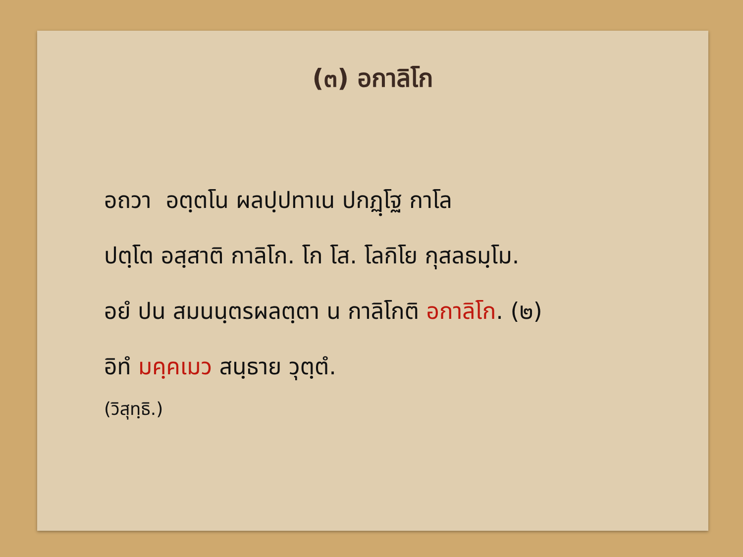(๓) อกาลิโก
อถวา อตฺตโน ผลปฺปทาเน ปกฏฺโฐ กาโล
ปตฺโต อสฺสาติ กาลิโก. โก โส. โลกิโย กุสลธมฺโม.
อยํ ปน สมนนฺตรผลตฺตา น กาลิโกติ อกาลิโก. (๒)
อิทํ มคฺคเมว สนฺธาย วุตฺตํ.
(วิสุทฺธิ.)